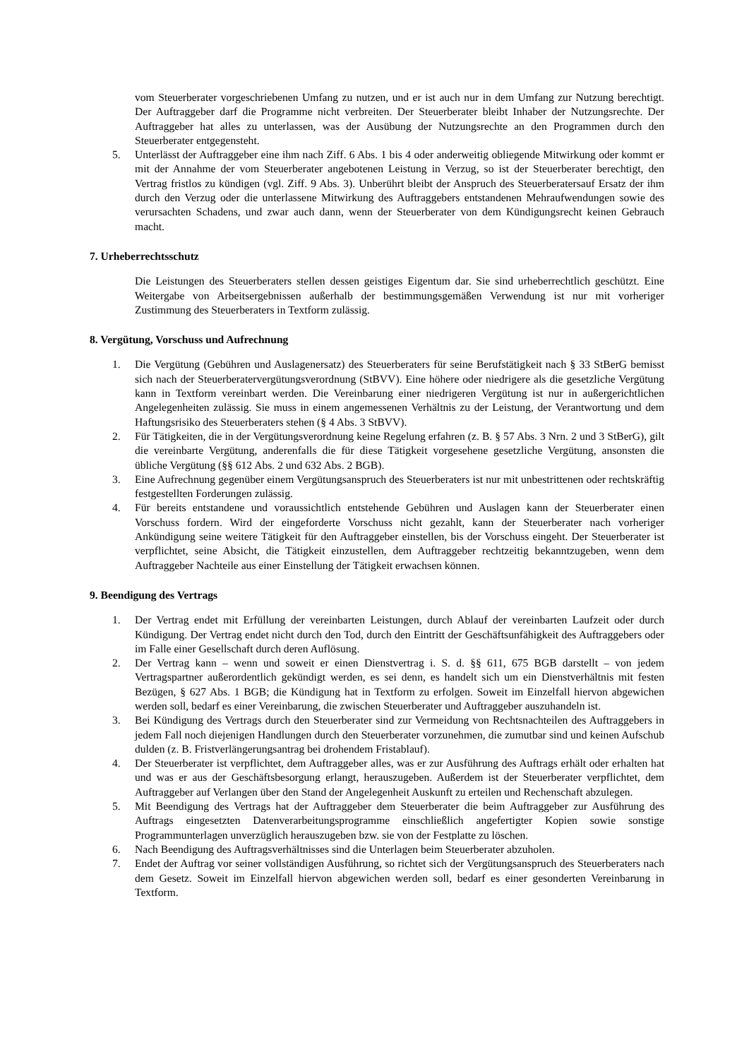vom Steuerberater vorgeschriebenen Umfang zu nutzen, und er ist auch nur in dem Umfang zur Nutzung berechtigt. Der Auftraggeber darf die Programme nicht verbreiten. Der Steuerberater bleibt Inhaber der Nutzungsrechte. Der Auftraggeber hat alles zu unterlassen, was der Ausübung der Nutzungsrechte an den Programmen durch den Steuerberater entgegensteht.
5. Unterlässt der Auftraggeber eine ihm nach Ziff. 6 Abs. 1 bis 4 oder anderweitig obliegende Mitwirkung oder kommt er mit der Annahme der vom Steuerberater angebotenen Leistung in Verzug, so ist der Steuerberater berechtigt, den Vertrag fristlos zu kündigen (vgl. Ziff. 9 Abs. 3). Unberührt bleibt der Anspruch des Steuerberatersauf Ersatz der ihm durch den Verzug oder die unterlassene Mitwirkung des Auftraggebers entstandenen Mehraufwendungen sowie des verursachten Schadens, und zwar auch dann, wenn der Steuerberater von dem Kündigungsrecht keinen Gebrauch macht.
7. Urheberrechtsschutz
Die Leistungen des Steuerberaters stellen dessen geistiges Eigentum dar. Sie sind urheberrechtlich geschützt. Eine Weitergabe von Arbeitsergebnissen außerhalb der bestimmungsgemäßen Verwendung ist nur mit vorheriger Zustimmung des Steuerberaters in Textform zulässig.
8. Vergütung, Vorschuss und Aufrechnung
1. Die Vergütung (Gebühren und Auslagenersatz) des Steuerberaters für seine Berufstätigkeit nach § 33 StBerG bemisst sich nach der Steuerberatervergütungsverordnung (StBVV). Eine höhere oder niedrigere als die gesetzliche Vergütung kann in Textform vereinbart werden. Die Vereinbarung einer niedrigeren Vergütung ist nur in außergerichtlichen Angelegenheiten zulässig. Sie muss in einem angemessenen Verhältnis zu der Leistung, der Verantwortung und dem Haftungsrisiko des Steuerberaters stehen (§ 4 Abs. 3 StBVV).
2. Für Tätigkeiten, die in der Vergütungsverordnung keine Regelung erfahren (z. B. § 57 Abs. 3 Nrn. 2 und 3 StBerG), gilt die vereinbarte Vergütung, anderenfalls die für diese Tätigkeit vorgesehene gesetzliche Vergütung, ansonsten die übliche Vergütung (§§ 612 Abs. 2 und 632 Abs. 2 BGB).
3. Eine Aufrechnung gegenüber einem Vergütungsanspruch des Steuerberaters ist nur mit unbestrittenen oder rechtskräftig festgestellten Forderungen zulässig.
4. Für bereits entstandene und voraussichtlich entstehende Gebühren und Auslagen kann der Steuerberater einen Vorschuss fordern. Wird der eingeforderte Vorschuss nicht gezahlt, kann der Steuerberater nach vorheriger Ankündigung seine weitere Tätigkeit für den Auftraggeber einstellen, bis der Vorschuss eingeht. Der Steuerberater ist verpflichtet, seine Absicht, die Tätigkeit einzustellen, dem Auftraggeber rechtzeitig bekanntzugeben, wenn dem Auftraggeber Nachteile aus einer Einstellung der Tätigkeit erwachsen können.
9. Beendigung des Vertrags
1. Der Vertrag endet mit Erfüllung der vereinbarten Leistungen, durch Ablauf der vereinbarten Laufzeit oder durch Kündigung. Der Vertrag endet nicht durch den Tod, durch den Eintritt der Geschäftsunfähigkeit des Auftraggebers oder im Falle einer Gesellschaft durch deren Auflösung.
2. Der Vertrag kann – wenn und soweit er einen Dienstvertrag i. S. d. §§ 611, 675 BGB darstellt – von jedem Vertragspartner außerordentlich gekündigt werden, es sei denn, es handelt sich um ein Dienstverhältnis mit festen Bezügen, § 627 Abs. 1 BGB; die Kündigung hat in Textform zu erfolgen. Soweit im Einzelfall hiervon abgewichen werden soll, bedarf es einer Vereinbarung, die zwischen Steuerberater und Auftraggeber auszuhandeln ist.
3. Bei Kündigung des Vertrags durch den Steuerberater sind zur Vermeidung von Rechtsnachteilen des Auftraggebers in jedem Fall noch diejenigen Handlungen durch den Steuerberater vorzunehmen, die zumutbar sind und keinen Aufschub dulden (z. B. Fristverlängerungsantrag bei drohendem Fristablauf).
4. Der Steuerberater ist verpflichtet, dem Auftraggeber alles, was er zur Ausführung des Auftrags erhält oder erhalten hat und was er aus der Geschäftsbesorgung erlangt, herauszugeben. Außerdem ist der Steuerberater verpflichtet, dem Auftraggeber auf Verlangen über den Stand der Angelegenheit Auskunft zu erteilen und Rechenschaft abzulegen.
5. Mit Beendigung des Vertrags hat der Auftraggeber dem Steuerberater die beim Auftraggeber zur Ausführung des Auftrags eingesetzten Datenverarbeitungsprogramme einschließlich angefertigter Kopien sowie sonstige Programmunterlagen unverzüglich herauszugeben bzw. sie von der Festplatte zu löschen.
6. Nach Beendigung des Auftragsverhältnisses sind die Unterlagen beim Steuerberater abzuholen.
7. Endet der Auftrag vor seiner vollständigen Ausführung, so richtet sich der Vergütungsanspruch des Steuerberaters nach dem Gesetz. Soweit im Einzelfall hiervon abgewichen werden soll, bedarf es einer gesonderten Vereinbarung in Textform.